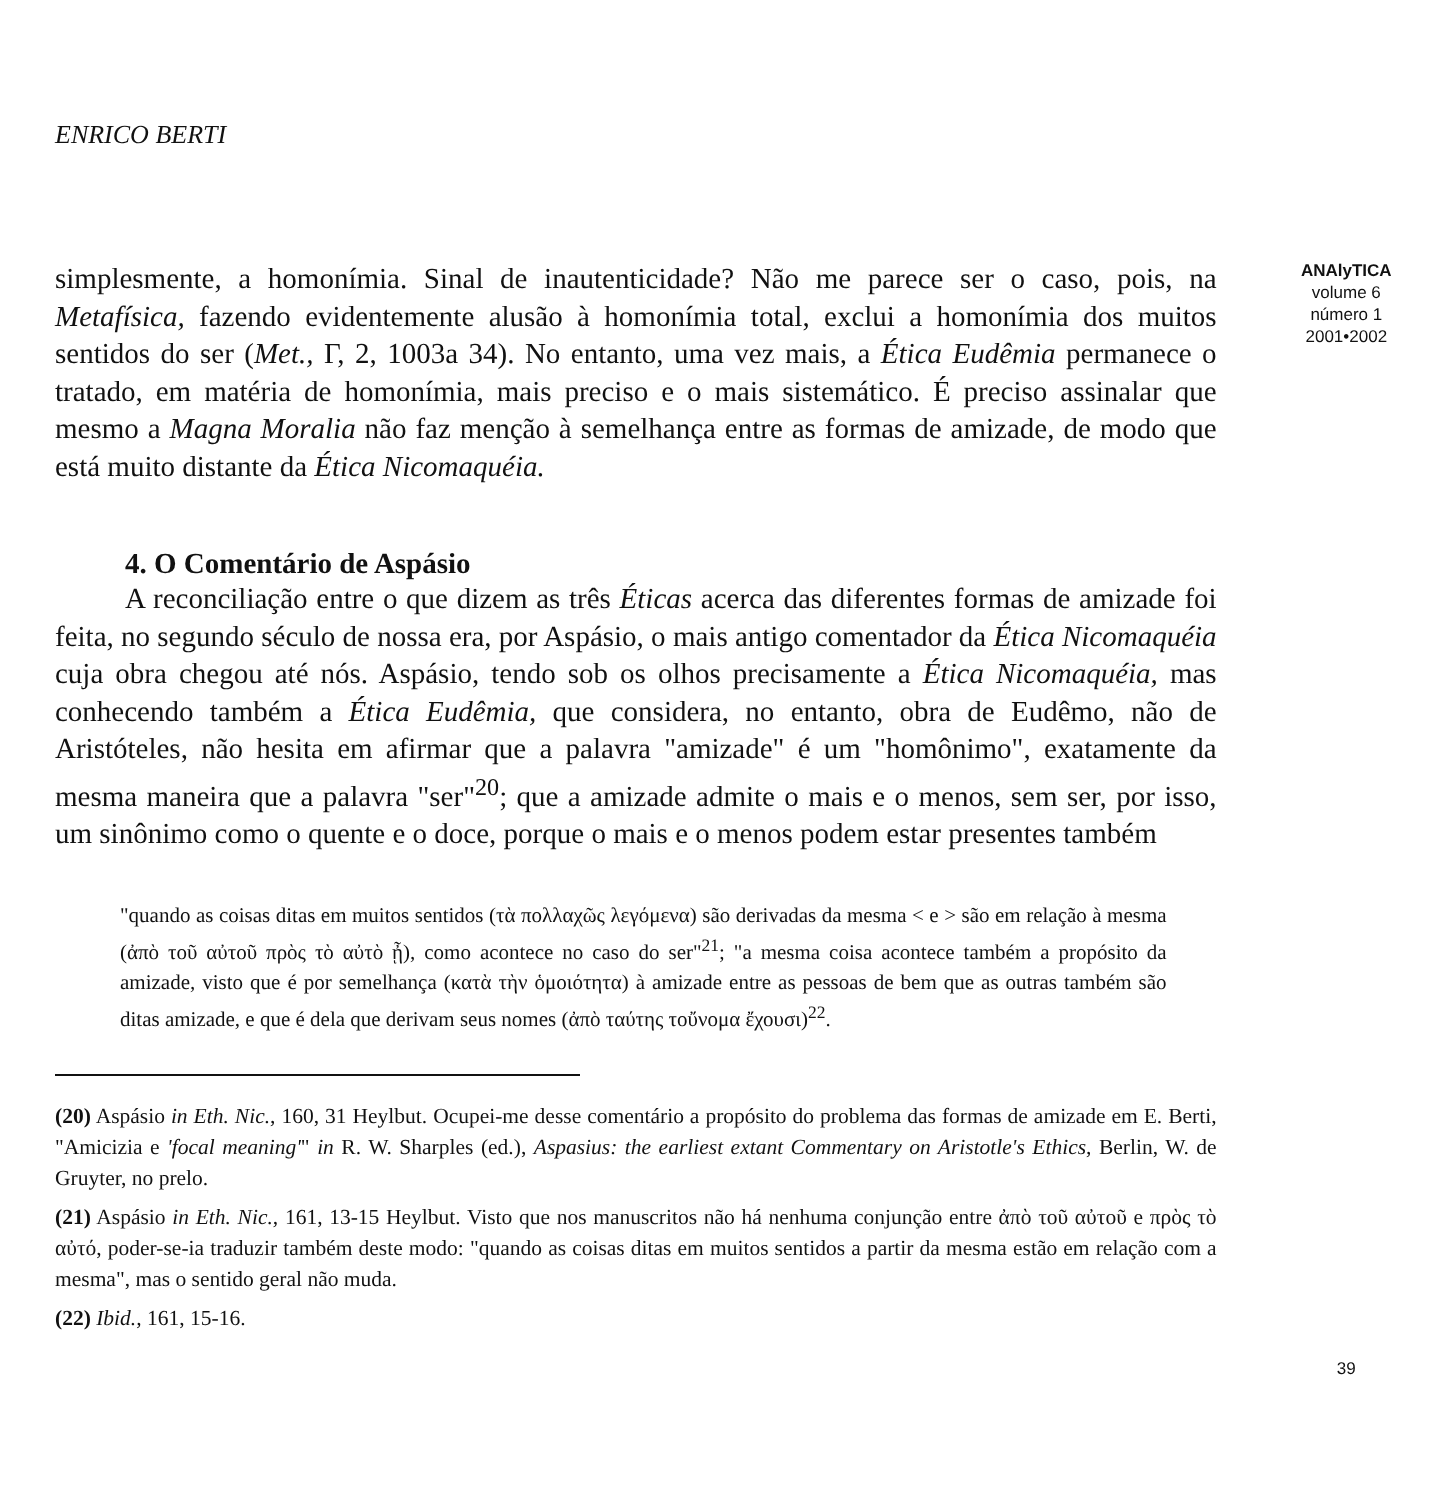ENRICO BERTI
simplesmente, a homonímia. Sinal de inautenticidade? Não me parece ser o caso, pois, na Metafísica, fazendo evidentemente alusão à homonímia total, exclui a homonímia dos muitos sentidos do ser (Met., Γ, 2, 1003a 34). No entanto, uma vez mais, a Ética Eudêmia permanece o tratado, em matéria de homonímia, mais preciso e o mais sistemático. É preciso assinalar que mesmo a Magna Moralia não faz menção à semelhança entre as formas de amizade, de modo que está muito distante da Ética Nicomaquéia.
4. O Comentário de Aspásio
A reconciliação entre o que dizem as três Éticas acerca das diferentes formas de amizade foi feita, no segundo século de nossa era, por Aspásio, o mais antigo comentador da Ética Nicomaquéia cuja obra chegou até nós. Aspásio, tendo sob os olhos precisamente a Ética Nicomaquéia, mas conhecendo também a Ética Eudêmia, que considera, no entanto, obra de Eudêmo, não de Aristóteles, não hesita em afirmar que a palavra "amizade" é um "homônimo", exatamente da mesma maneira que a palavra "ser"<sup>20</sup>; que a amizade admite o mais e o menos, sem ser, por isso, um sinônimo como o quente e o doce, porque o mais e o menos podem estar presentes também
"quando as coisas ditas em muitos sentidos (τὰ πολλαχῶς λεγόμενα) são derivadas da mesma < e > são em relação à mesma (ἀπὸ τοῦ αὐτοῦ πρὸς τὸ αὐτὸ ᾖ), como acontece no caso do ser"<sup>21</sup>; "a mesma coisa acontece também a propósito da amizade, visto que é por semelhança (κατὰ τὴν ὁμοιότητα) à amizade entre as pessoas de bem que as outras também são ditas amizade, e que é dela que derivam seus nomes (ἀπὸ ταύτης τοὔνομα ἔχουσι)<sup>22</sup>.
(20) Aspásio in Eth. Nic., 160, 31 Heylbut. Ocupei-me desse comentário a propósito do problema das formas de amizade em E. Berti, "Amicizia e 'focal meaning'" in R. W. Sharples (ed.), Aspasius: the earliest extant Commentary on Aristotle's Ethics, Berlin, W. de Gruyter, no prelo.
(21) Aspásio in Eth. Nic., 161, 13-15 Heylbut. Visto que nos manuscritos não há nenhuma conjunção entre ἀπὸ τοῦ αὐτοῦ e πρὸς τὸ αὐτό, poder-se-ia traduzir também deste modo: "quando as coisas ditas em muitos sentidos a partir da mesma estão em relação com a mesma", mas o sentido geral não muda.
(22) Ibid., 161, 15-16.
ANAlyTICA
volume 6
número 1
2001•2002
39